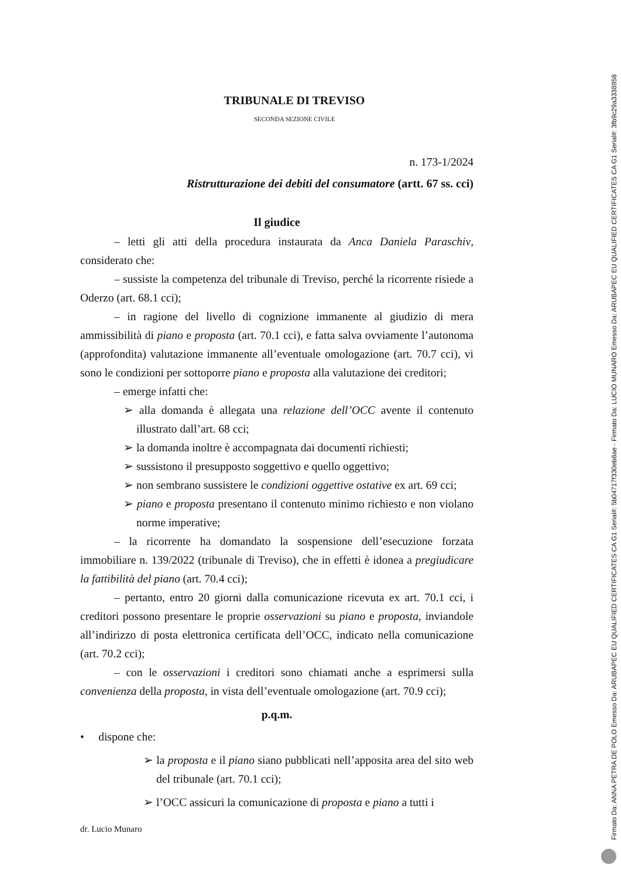TRIBUNALE DI TREVISO
SECONDA SEZIONE CIVILE
n. 173-1/2024
Ristrutturazione dei debiti del consumatore (artt. 67 ss. cci)
Il giudice
– letti gli atti della procedura instaurata da Anca Daniela Paraschiv, considerato che:
– sussiste la competenza del tribunale di Treviso, perché la ricorrente risiede a Oderzo (art. 68.1 cci);
– in ragione del livello di cognizione immanente al giudizio di mera ammissibilità di piano e proposta (art. 70.1 cci), e fatta salva ovviamente l’autonoma (approfondita) valutazione immanente all’eventuale omologazione (art. 70.7 cci), vi sono le condizioni per sottoporre piano e proposta alla valutazione dei creditori;
– emerge infatti che:
➢ alla domanda è allegata una relazione dell’OCC avente il contenuto illustrato dall’art. 68 cci;
➢ la domanda inoltre è accompagnata dai documenti richiesti;
➢ sussistono il presupposto soggettivo e quello oggettivo;
➢ non sembrano sussistere le condizioni oggettive ostative ex art. 69 cci;
➢ piano e proposta presentano il contenuto minimo richiesto e non violano norme imperative;
– la ricorrente ha domandato la sospensione dell’esecuzione forzata immobiliare n. 139/2022 (tribunale di Treviso), che in effetti è idonea a pregiudicare la fattibilità del piano (art. 70.4 cci);
– pertanto, entro 20 giorni dalla comunicazione ricevuta ex art. 70.1 cci, i creditori possono presentare le proprie osservazioni su piano e proposta, inviandole all’indirizzo di posta elettronica certificata dell’OCC, indicato nella comunicazione (art. 70.2 cci);
– con le osservazioni i creditori sono chiamati anche a esprimersi sulla convenienza della proposta, in vista dell’eventuale omologazione (art. 70.9 cci);
p.q.m.
• dispone che:
➢ la proposta e il piano siano pubblicati nell’apposita area del sito web del tribunale (art. 70.1 cci);
➢ l’OCC assicuri la comunicazione di proposta e piano a tutti i
dr. Lucio Munaro
Firmato Da: ANNA PETRA DE POLO Emesso Da: ARUBAPEC EU QUALIFIED CERTIFICATES CA G1 Serial#: 5b04717f330eb8ae - Firmato Da: LUCIO MUNARO Emesso Da: ARUBAPEC EU QUALIFIED CERTIFICATES CA G1 Serial#: 3fb9c29a3338958